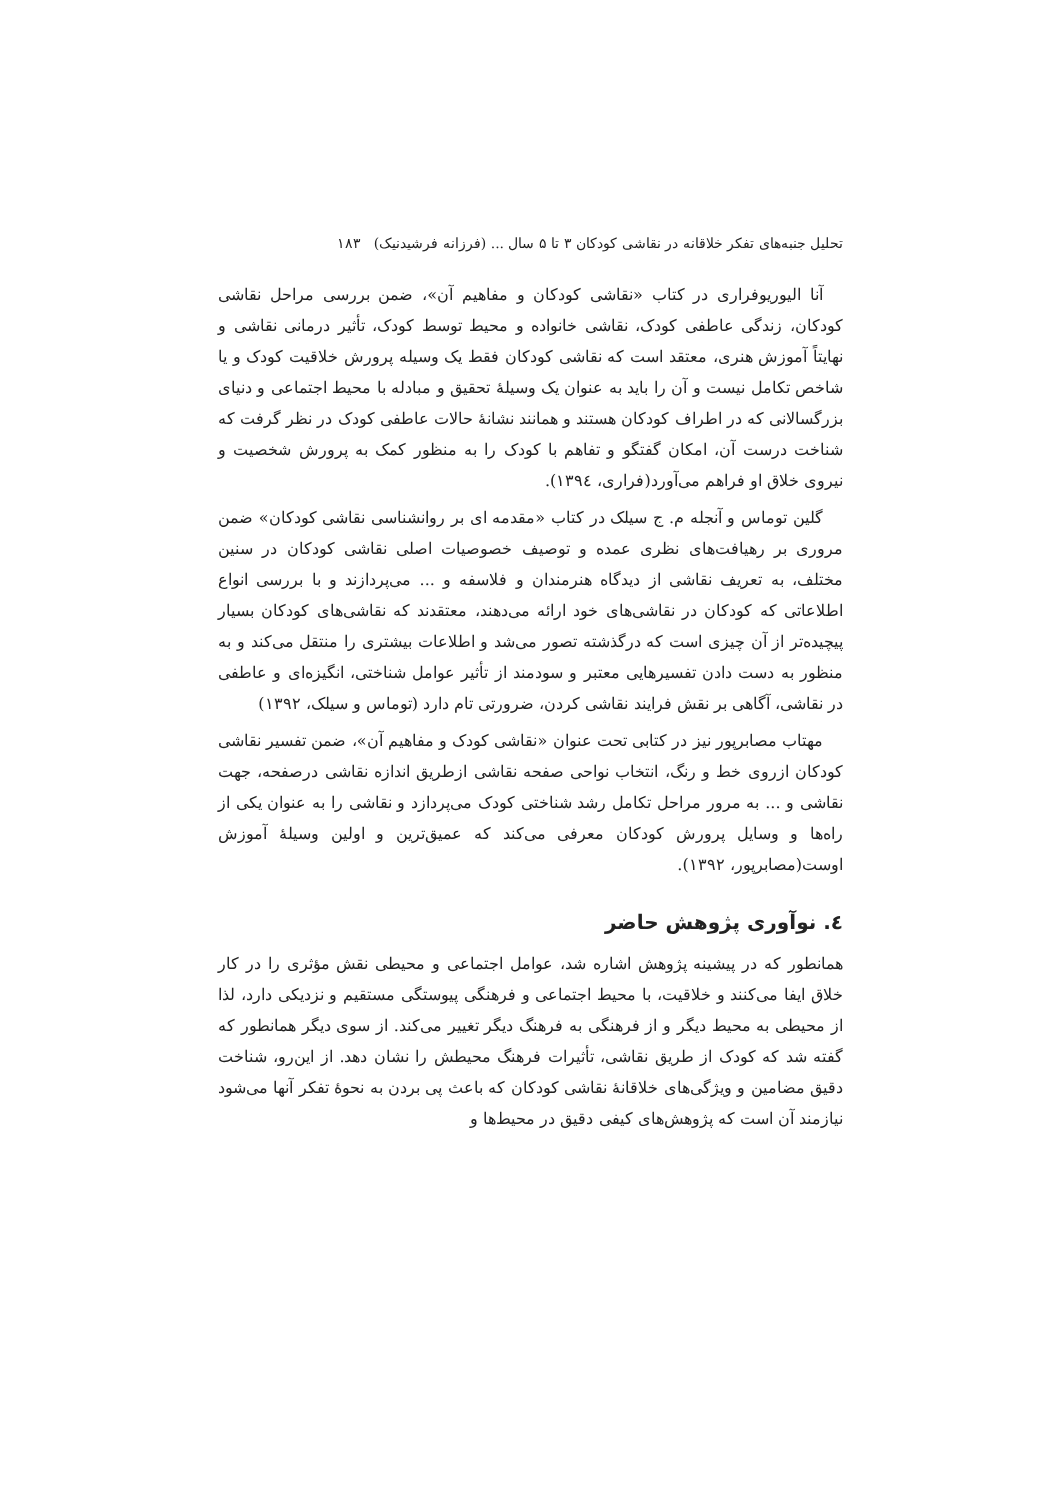تحلیل جنبه‌های تفکر خلاقانه در نقاشی کودکان ۳ تا ۵ سال ... (فرزانه فرشیدنیک) ۱۸۳
آنا الیوریوفراری در کتاب «نقاشی کودکان و مفاهیم آن»، ضمن بررسی مراحل نقاشی کودکان، زندگی عاطفی کودک، نقاشی خانواده و محیط توسط کودک، تأثیر درمانی نقاشی و نهایتاً آموزش هنری، معتقد است که نقاشی کودکان فقط یک وسیله پرورش خلاقیت کودک و یا شاخص تکامل نیست و آن را باید به عنوان یک وسیلهٔ تحقیق و مبادله با محیط اجتماعی و دنیای بزرگسالانی که در اطراف کودکان هستند و همانند نشانهٔ حالات عاطفی کودک در نظر گرفت که شناخت درست آن، امکان گفتگو و تفاهم با کودک را به منظور کمک به پرورش شخصیت و نیروی خلاق او فراهم می‌آورد(فراری، ١٣٩٤).
گلین توماس و آنجله م. ج سیلک در کتاب «مقدمه ای بر روانشناسی نقاشی کودکان» ضمن مروری بر رهیافت‌های نظری عمده و توصیف خصوصیات اصلی نقاشی کودکان در سنین مختلف، به تعریف نقاشی از دیدگاه هنرمندان و فلاسفه و ... می‌پردازند و با بررسی انواع اطلاعاتی که کودکان در نقاشی‌های خود ارائه می‌دهند، معتقدند که نقاشی‌های کودکان بسیار پیچیده‌تر از آن چیزی است که درگذشته تصور می‌شد و اطلاعات بیشتری را منتقل می‌کند و به منظور به دست دادن تفسیرهایی معتبر و سودمند از تأثیر عوامل شناختی، انگیزه‌ای و عاطفی در نقاشی، آگاهی بر نقش فرایند نقاشی کردن، ضرورتی تام دارد (توماس و سیلک، ١٣٩٢)
مهتاب مصابرپور نیز در کتابی تحت عنوان «نقاشی کودک و مفاهیم آن»، ضمن تفسیر نقاشی کودکان ازروی خط و رنگ، انتخاب نواحی صفحه نقاشی ازطریق اندازه نقاشی درصفحه، جهت نقاشی و ... به مرور مراحل تکامل رشد شناختی کودک می‌پردازد و نقاشی را به عنوان یکی از راه‌ها و وسایل پرورش کودکان معرفی می‌کند که عمیق‌ترین و اولین وسیلهٔ آموزش اوست(مصابرپور، ١٣٩٢).
٤. نوآوری پژوهش حاضر
همانطور که در پیشینه پژوهش اشاره شد، عوامل اجتماعی و محیطی نقش مؤثری را در کار خلاق ایفا می‌کنند و خلاقیت، با محیط اجتماعی و فرهنگی پیوستگی مستقیم و نزدیکی دارد، لذا از محیطی به محیط دیگر و از فرهنگی به فرهنگ دیگر تغییر می‌کند. از سوی دیگر همانطور که گفته شد که کودک از طریق نقاشی، تأثیرات فرهنگ محیطش را نشان دهد. از این‌رو، شناخت دقیق مضامین و ویژگی‌های خلاقانهٔ نقاشی کودکان که باعث پی بردن به نحوهٔ تفکر آنها می‌شود نیازمند آن است که پژوهش‌های کیفی دقیق در محیط‌ها و